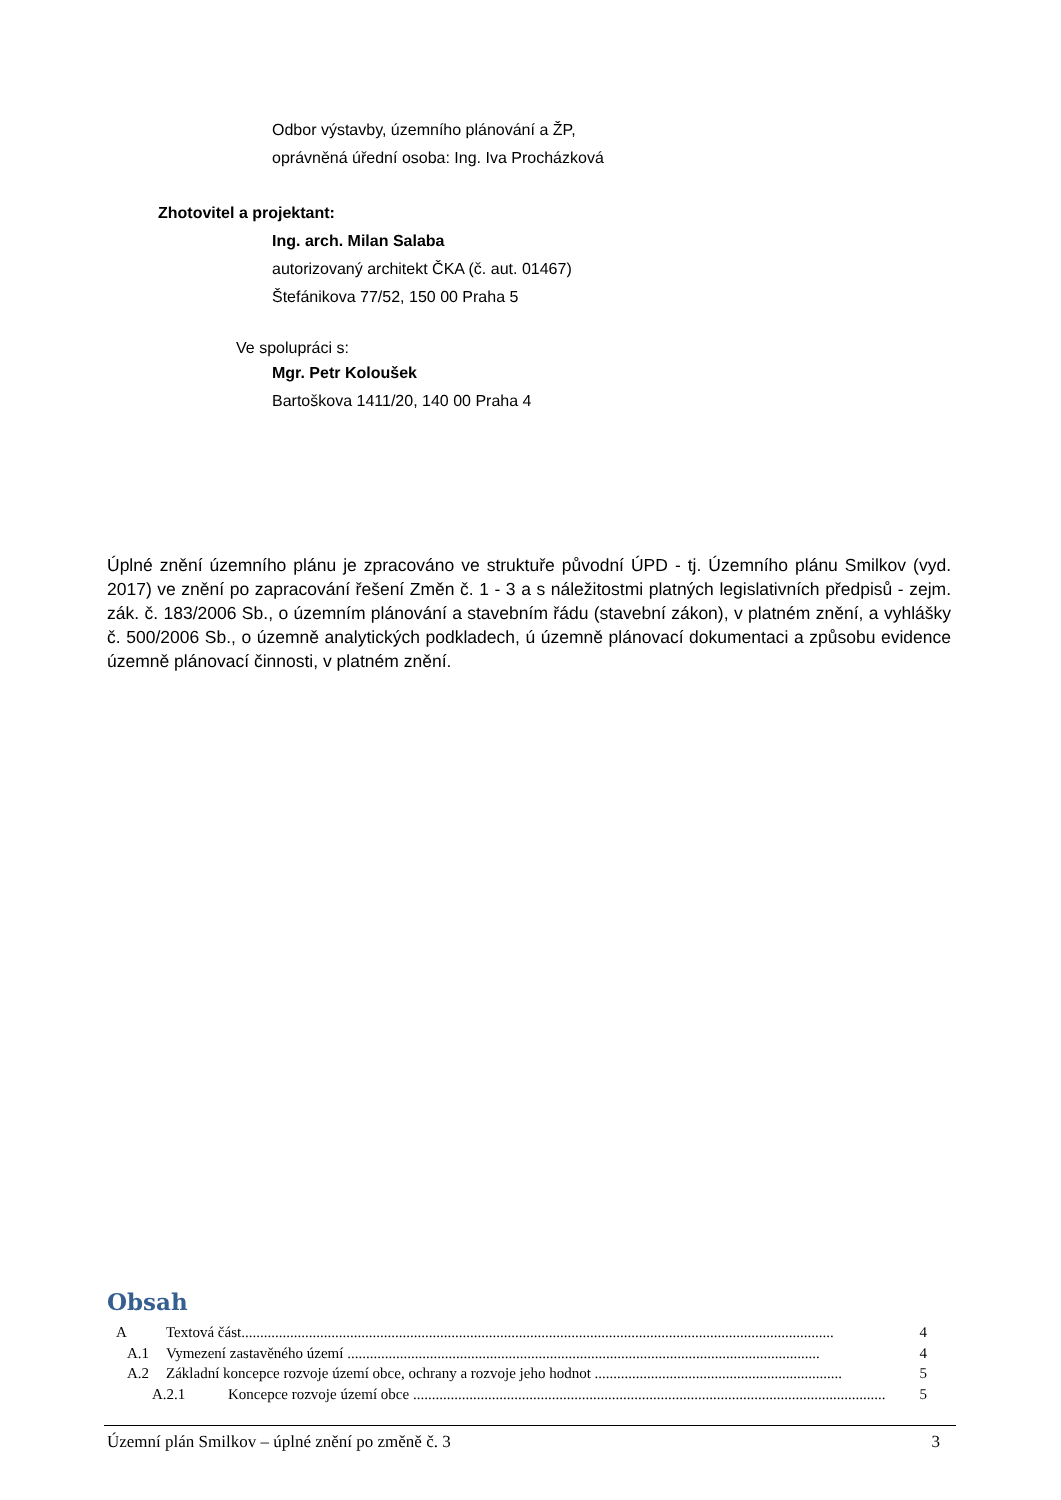Odbor výstavby, územního plánování a ŽP,
oprávněná úřední osoba: Ing. Iva Procházková
Zhotovitel a projektant:
Ing. arch. Milan Salaba
autorizovaný architekt ČKA (č. aut. 01467)
Štefánikova 77/52, 150 00 Praha 5
Ve spolupráci s:
Mgr. Petr Koloušek
Bartoškova 1411/20, 140 00 Praha 4
Úplné znění územního plánu je zpracováno ve struktuře původní ÚPD - tj. Územního plánu Smilkov (vyd. 2017) ve znění po zapracování řešení Změn č. 1 - 3 a s náležitostmi platných legislativních předpisů - zejm. zák. č. 183/2006 Sb., o územním plánování a stavebním řádu (stavební zákon), v platném znění, a vyhlášky č. 500/2006 Sb., o územně analytických podkladech, ú územně plánovací dokumentaci a způsobu evidence územně plánovací činnosti, v platném znění.
Obsah
A Textová část.............................................................................................................................................................. 4
A.1 Vymezení zastavěného území .............................................................................................................................. 4
A.2 Základní koncepce rozvoje území obce, ochrany a rozvoje jeho hodnot .................................................................. 5
A.2.1 Koncepce rozvoje území obce .............................................................................................................................. 5
Územní plán Smilkov – úplné znění po změně č. 3 3